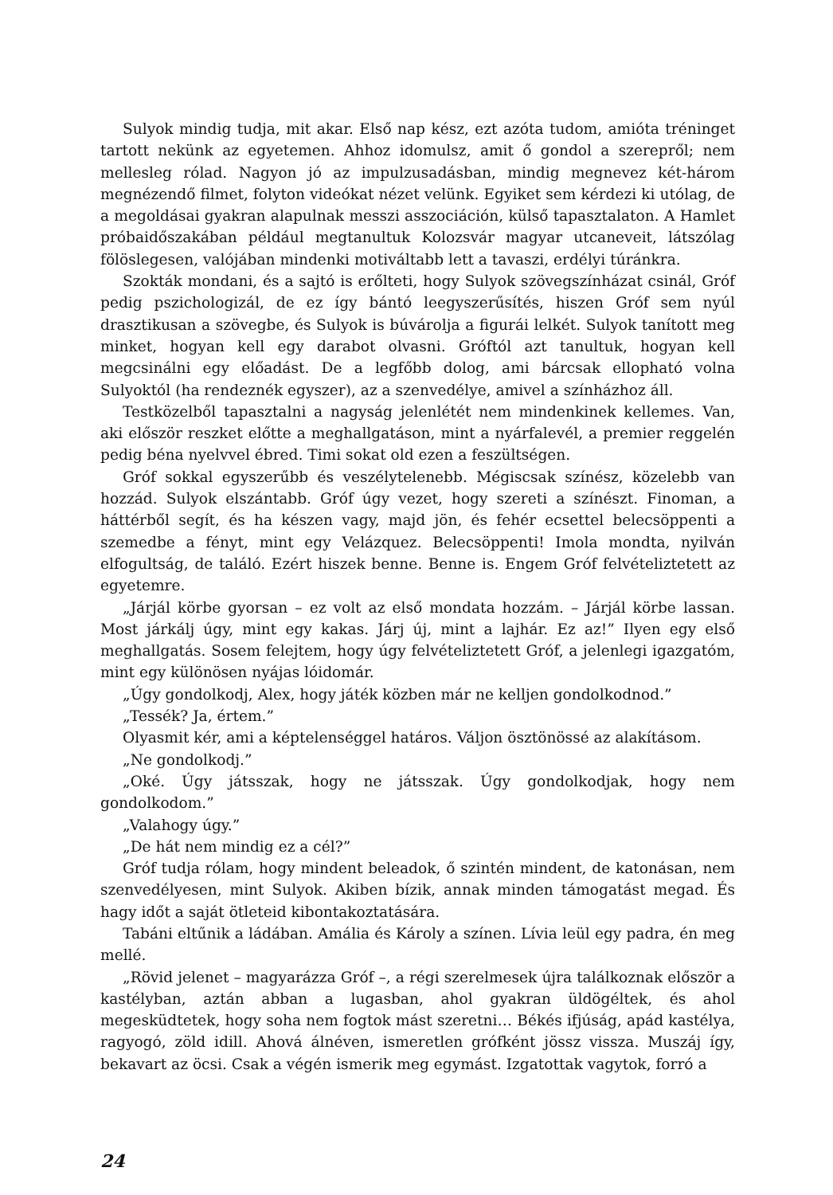Sulyok mindig tudja, mit akar. Első nap kész, ezt azóta tudom, amióta tréninget tartott nekünk az egyetemen. Ahhoz idomulsz, amit ő gondol a szerepről; nem mellesleg rólad. Nagyon jó az impulzusadásban, mindig megnevez két-három megnézendő filmet, folyton videókat nézet velünk. Egyiket sem kérdezi ki utólag, de a megoldásai gyakran alapulnak messzi asszociáción, külső tapasztalaton. A Hamlet próbaidőszakában például megtanultuk Kolozsvár magyar utcaneveit, látszólag fölöslegesen, valójában mindenki motiváltabb lett a tavaszi, erdélyi túránkra.
Szokták mondani, és a sajtó is erőlteti, hogy Sulyok szövegszínházat csinál, Gróf pedig pszichologizál, de ez így bántó leegyszerűsítés, hiszen Gróf sem nyúl drasztikusan a szövegbe, és Sulyok is búvárolja a figurái lelkét. Sulyok tanított meg minket, hogyan kell egy darabot olvasni. Gróftól azt tanultuk, hogyan kell megcsinálni egy előadást. De a legfőbb dolog, ami bárcsak ellopható volna Sulyoktól (ha rendeznék egyszer), az a szenvedélye, amivel a színházhoz áll.
Testközelből tapasztalni a nagyság jelenlétét nem mindenkinek kellemes. Van, aki először reszket előtte a meghallgatáson, mint a nyárfalevél, a premier reggelén pedig béna nyelvvel ébred. Timi sokat old ezen a feszültségen.
Gróf sokkal egyszerűbb és veszélytelenebb. Mégiscsak színész, közelebb van hozzád. Sulyok elszántabb. Gróf úgy vezet, hogy szereti a színészt. Finoman, a háttérből segít, és ha készen vagy, majd jön, és fehér ecsettel belecsöppenti a szemedbe a fényt, mint egy Velázquez. Belecsöppenti! Imola mondta, nyilván elfogultság, de találó. Ezért hiszek benne. Benne is. Engem Gróf felvételiztetett az egyetemre.
„Járjál körbe gyorsan – ez volt az első mondata hozzám. – Járjál körbe lassan. Most járkálj úgy, mint egy kakas. Járj új, mint a lajhár. Ez az!” Ilyen egy első meghallgatás. Sosem felejtem, hogy úgy felvételiztetett Gróf, a jelenlegi igazgatóm, mint egy különösen nyájas lóidomár.
„Úgy gondolkodj, Alex, hogy játék közben már ne kelljen gondolkodnod.”
„Tessék? Ja, értem.”
Olyasmit kér, ami a képtelenséggel határos. Váljon ösztönössé az alakításom.
„Ne gondolkodj.”
„Oké. Úgy játsszak, hogy ne játsszak. Úgy gondolkodjak, hogy nem gondolkodom.”
„Valahogy úgy.”
„De hát nem mindig ez a cél?”
Gróf tudja rólam, hogy mindent beleadok, ő szintén mindent, de katonásan, nem szenvedélyesen, mint Sulyok. Akiben bízik, annak minden támogatást megad. És hagy időt a saját ötleteid kibontakoztatására.
Tabáni eltűnik a ládában. Amália és Károly a színen. Lívia leül egy padra, én meg mellé.
„Rövid jelenet – magyarázza Gróf –, a régi szerelmesek újra találkoznak először a kastélyban, aztán abban a lugasban, ahol gyakran üldögéltek, és ahol megesküdtetek, hogy soha nem fogtok mást szeretni… Békés ifjúság, apád kastélya, ragyogó, zöld idill. Ahová álnéven, ismeretlen grófként jössz vissza. Muszáj így, bekavart az öcsi. Csak a végén ismerik meg egymást. Izgatottak vagytok, forró a
24